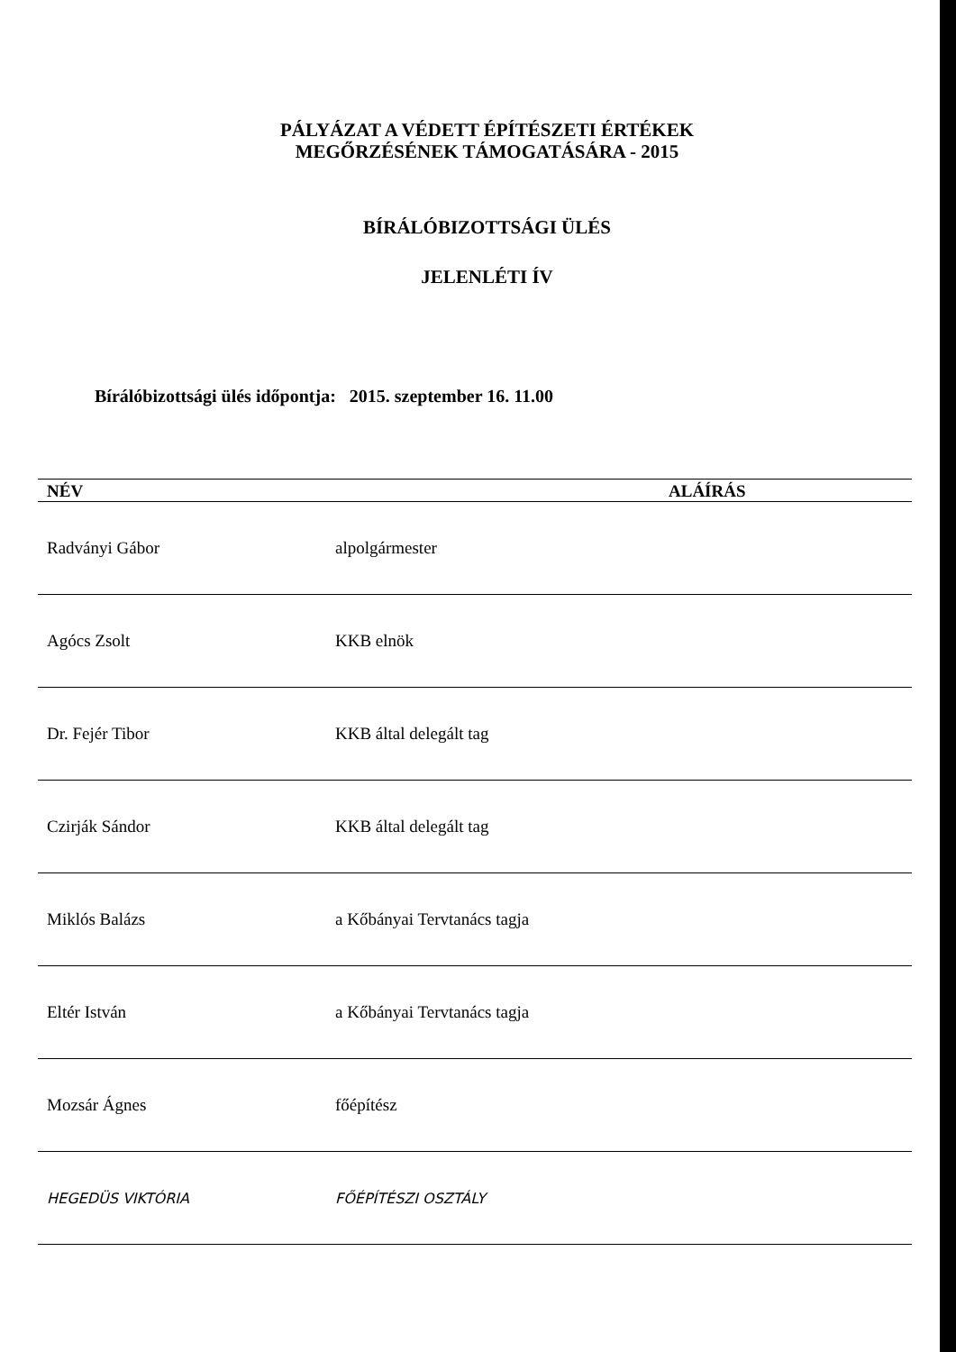PÁLYÁZAT A VÉDETT ÉPÍTÉSZETI ÉRTÉKEK
MEGŐRZÉSÉNEK TÁMOGATÁSÁRA - 2015
BÍRÁLÓBIZOTTSÁGI ÜLÉS
JELENLÉTI ÍV
Bírálóbizottsági ülés időpontja: 2015. szeptember 16. 11.00
| NÉV | | ALÁÍRÁS |
| --- | --- | --- |
| Radványi Gábor | alpolgármester | |
| Agócs Zsolt | KKB elnök | |
| Dr. Fejér Tibor | KKB által delegált tag | |
| Czirják Sándor | KKB által delegált tag | |
| Miklós Balázs | a Kőbányai Tervtanács tagja | |
| Eltér István | a Kőbányai Tervtanács tagja | |
| Mozsár Ágnes | főépítész | |
| HEGEDÜS VIKTÓRIA | FŐÉPÍTÉSZI OSZTÁLY | |